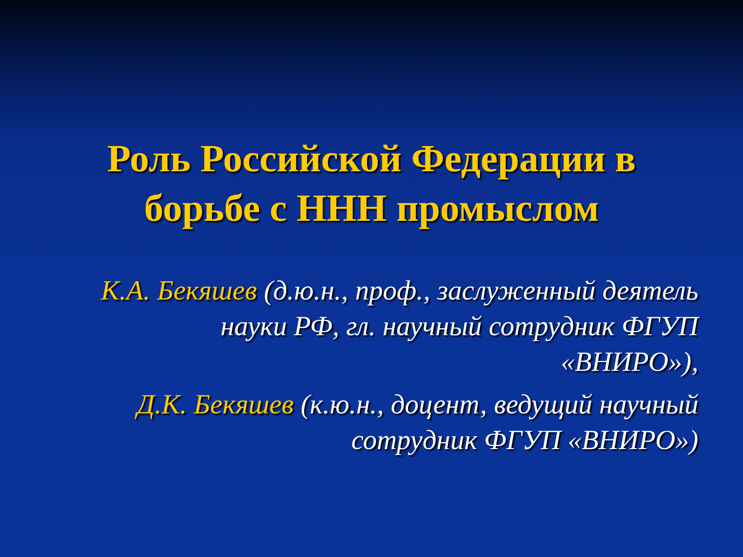Роль Российской Федерации в
борьбе с ННН промыслом
К.А. Бекяшев (д.ю.н., проф., заслуженный деятель науки РФ, гл. научный сотрудник ФГУП «ВНИРО»),
Д.К. Бекяшев (к.ю.н., доцент, ведущий научный сотрудник ФГУП «ВНИРО»)